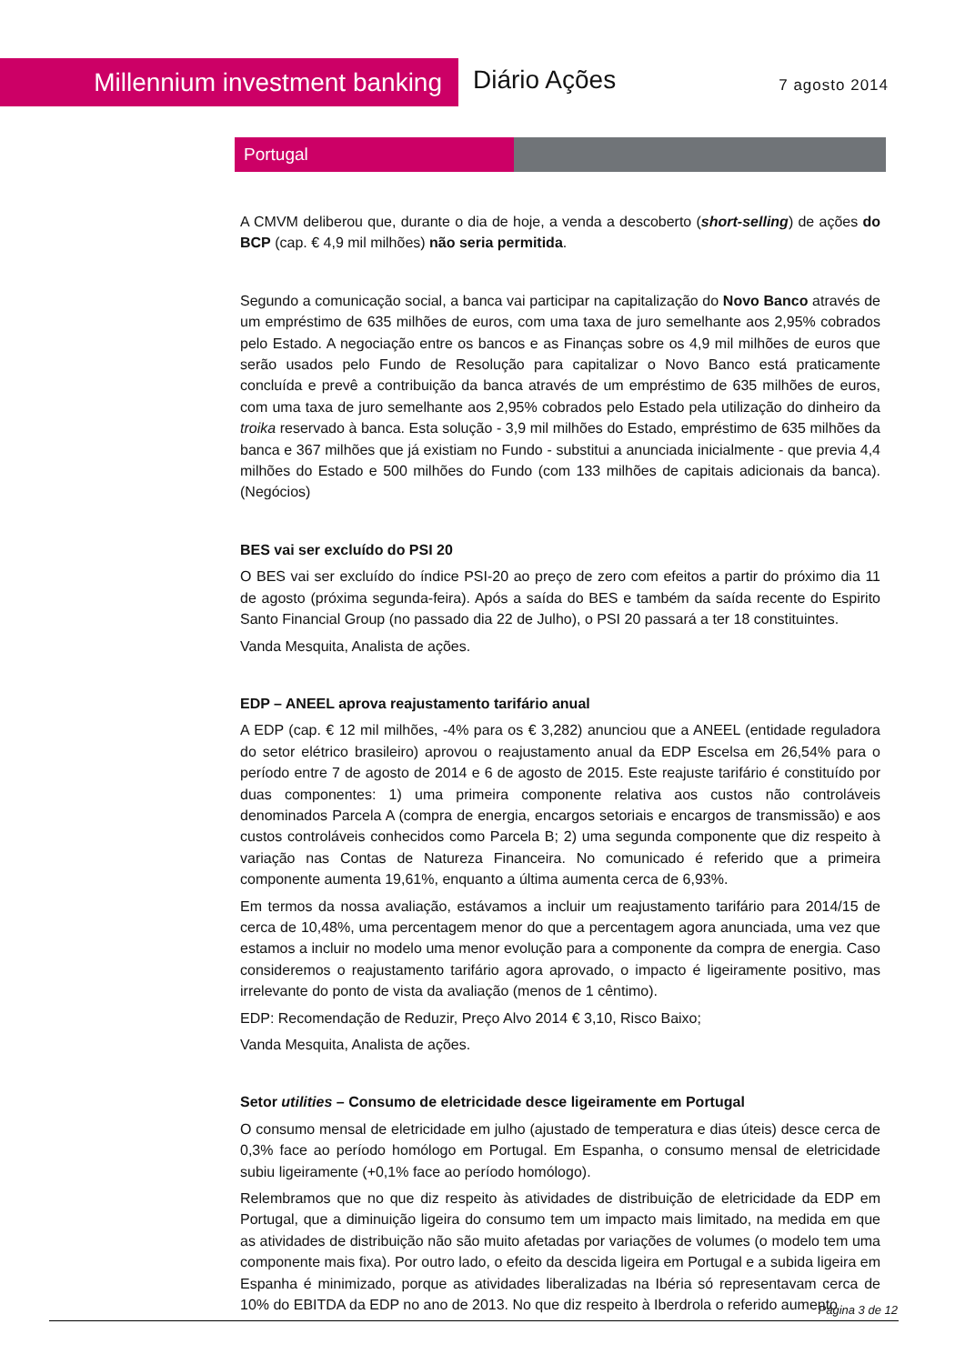Millennium investment banking Diário Ações 7 agosto 2014
Portugal
A CMVM deliberou que, durante o dia de hoje, a venda a descoberto (short-selling) de ações do BCP (cap. € 4,9 mil milhões) não seria permitida.
Segundo a comunicação social, a banca vai participar na capitalização do Novo Banco através de um empréstimo de 635 milhões de euros, com uma taxa de juro semelhante aos 2,95% cobrados pelo Estado. A negociação entre os bancos e as Finanças sobre os 4,9 mil milhões de euros que serão usados pelo Fundo de Resolução para capitalizar o Novo Banco está praticamente concluída e prevê a contribuição da banca através de um empréstimo de 635 milhões de euros, com uma taxa de juro semelhante aos 2,95% cobrados pelo Estado pela utilização do dinheiro da troika reservado à banca. Esta solução - 3,9 mil milhões do Estado, empréstimo de 635 milhões da banca e 367 milhões que já existiam no Fundo - substitui a anunciada inicialmente - que previa 4,4 milhões do Estado e 500 milhões do Fundo (com 133 milhões de capitais adicionais da banca). (Negócios)
BES vai ser excluído do PSI 20
O BES vai ser excluído do índice PSI-20 ao preço de zero com efeitos a partir do próximo dia 11 de agosto (próxima segunda-feira). Após a saída do BES e também da saída recente do Espirito Santo Financial Group (no passado dia 22 de Julho), o PSI 20 passará a ter 18 constituintes.
Vanda Mesquita, Analista de ações.
EDP – ANEEL aprova reajustamento tarifário anual
A EDP (cap. € 12 mil milhões, -4% para os € 3,282) anunciou que a ANEEL (entidade reguladora do setor elétrico brasileiro) aprovou o reajustamento anual da EDP Escelsa em 26,54% para o período entre 7 de agosto de 2014 e 6 de agosto de 2015. Este reajuste tarifário é constituído por duas componentes: 1) uma primeira componente relativa aos custos não controláveis denominados Parcela A (compra de energia, encargos setoriais e encargos de transmissão) e aos custos controláveis conhecidos como Parcela B; 2) uma segunda componente que diz respeito à variação nas Contas de Natureza Financeira. No comunicado é referido que a primeira componente aumenta 19,61%, enquanto a última aumenta cerca de 6,93%.
Em termos da nossa avaliação, estávamos a incluir um reajustamento tarifário para 2014/15 de cerca de 10,48%, uma percentagem menor do que a percentagem agora anunciada, uma vez que estamos a incluir no modelo uma menor evolução para a componente da compra de energia. Caso consideremos o reajustamento tarifário agora aprovado, o impacto é ligeiramente positivo, mas irrelevante do ponto de vista da avaliação (menos de 1 cêntimo).
EDP: Recomendação de Reduzir, Preço Alvo 2014 € 3,10, Risco Baixo;
Vanda Mesquita, Analista de ações.
Setor utilities – Consumo de eletricidade desce ligeiramente em Portugal
O consumo mensal de eletricidade em julho (ajustado de temperatura e dias úteis) desce cerca de 0,3% face ao período homólogo em Portugal. Em Espanha, o consumo mensal de eletricidade subiu ligeiramente (+0,1% face ao período homólogo).
Relembramos que no que diz respeito às atividades de distribuição de eletricidade da EDP em Portugal, que a diminuição ligeira do consumo tem um impacto mais limitado, na medida em que as atividades de distribuição não são muito afetadas por variações de volumes (o modelo tem uma componente mais fixa). Por outro lado, o efeito da descida ligeira em Portugal e a subida ligeira em Espanha é minimizado, porque as atividades liberalizadas na Ibéria só representavam cerca de 10% do EBITDA da EDP no ano de 2013. No que diz respeito à Iberdrola o referido aumento
Página 3 de 12